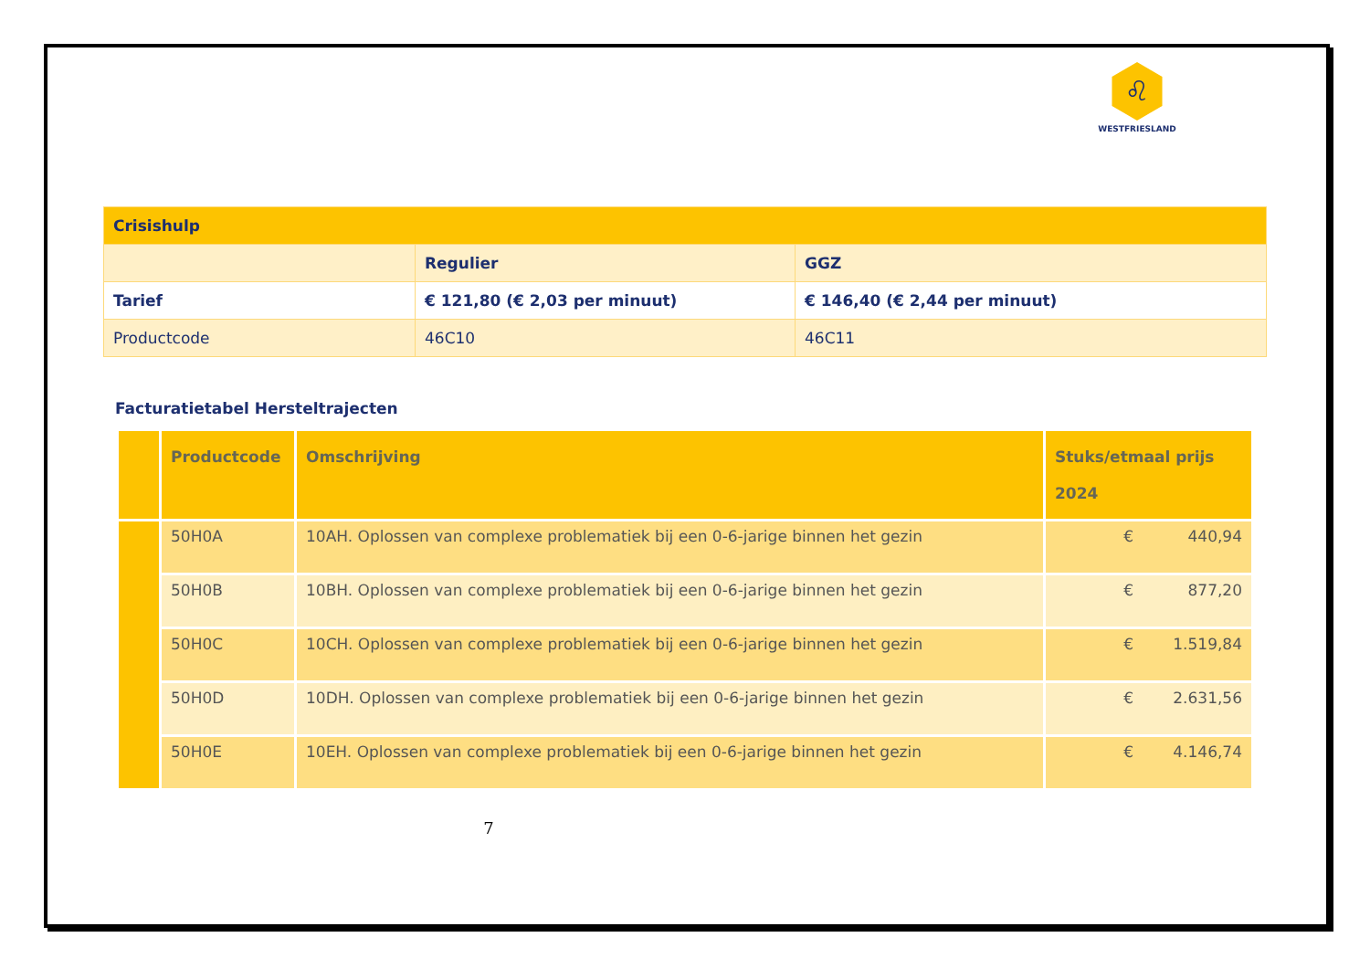♌
WESTFRIESLAND
| Crisishulp | | |
| | Regulier | GGZ |
| Tarief | € 121,80 (€ 2,03 per minuut) | € 146,40 (€ 2,44 per minuut) |
| Productcode | 46C10 | 46C11 |
Facturatietabel Hersteltrajecten
| | Productcode | Omschrijving | Stuks/etmaal prijs 2024 |
| --- | --- | --- | --- |
| | 50H0A | 10AH. Oplossen van complexe problematiek bij een 0-6-jarige binnen het gezin | € 440,94 |
| | 50H0B | 10BH. Oplossen van complexe problematiek bij een 0-6-jarige binnen het gezin | € 877,20 |
| | 50H0C | 10CH. Oplossen van complexe problematiek bij een 0-6-jarige binnen het gezin | € 1.519,84 |
| | 50H0D | 10DH. Oplossen van complexe problematiek bij een 0-6-jarige binnen het gezin | € 2.631,56 |
| | 50H0E | 10EH. Oplossen van complexe problematiek bij een 0-6-jarige binnen het gezin | € 4.146,74 |
7